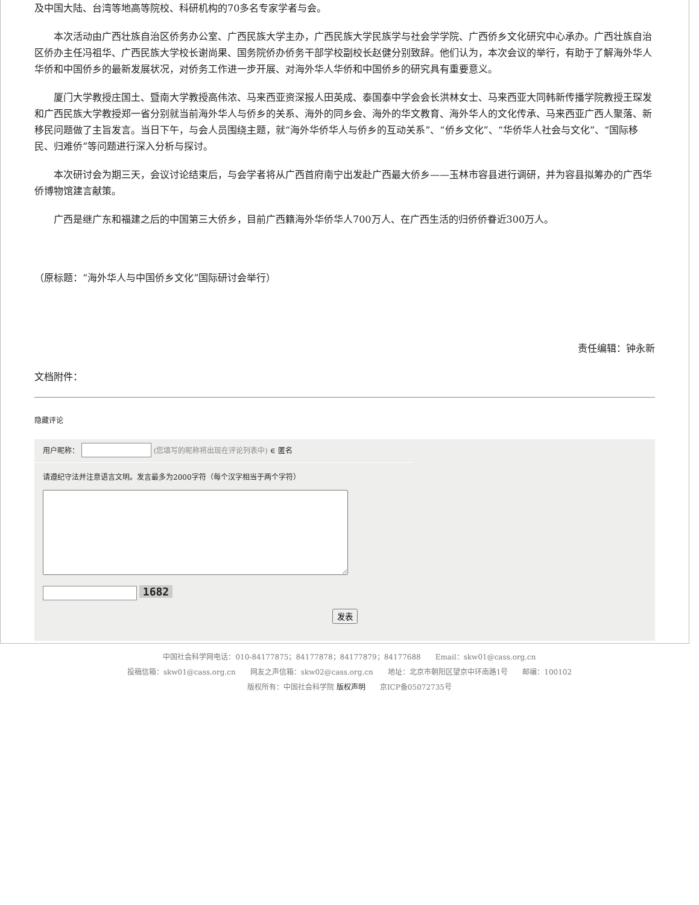及中国大陆、台湾等地高等院校、科研机构的70多名专家学者与会。
本次活动由广西壮族自治区侨务办公室、广西民族大学主办，广西民族大学民族学与社会学学院、广西侨乡文化研究中心承办。广西壮族自治区侨办主任冯祖华、广西民族大学校长谢尚果、国务院侨办侨务干部学校副校长赵健分别致辞。他们认为，本次会议的举行，有助于了解海外华人华侨和中国侨乡的最新发展状况，对侨务工作进一步开展、对海外华人华侨和中国侨乡的研究具有重要意义。
厦门大学教授庄国土、暨南大学教授高伟浓、马来西亚资深报人田英成、泰国泰中学会会长洪林女士、马来西亚大同韩新传播学院教授王琛发和广西民族大学教授郑一省分别就当前海外华人与侨乡的关系、海外的同乡会、海外的华文教育、海外华人的文化传承、马来西亚广西人聚落、新移民问题做了主旨发言。当日下午，与会人员围绕主题，就“海外华侨华人与侨乡的互动关系”、“侨乡文化”、“华侨华人社会与文化”、“国际移民、归难侨”等问题进行深入分析与探讨。
本次研讨会为期三天，会议讨论结束后，与会学者将从广西首府南宁出发赴广西最大侨乡——玉林市容县进行调研，并为容县拟筹办的广西华侨博物馆建言献策。
广西是继广东和福建之后的中国第三大侨乡，目前广西籍海外华侨华人700万人、在广西生活的归侨侨眷近300万人。
（原标题：“海外华人与中国侨乡文化”国际研讨会举行）
责任编辑：钟永新
文档附件：
隐藏评论
用户昵称： (您填写的昵称将出现在评论列表中) ∈ 匿名
请遵纪守法并注意语言文明。发言最多为2000字符（每个汉字相当于两个字符）
1682
发表
中国社会科学网电话：010-84177875；84177878；84177879；84177688　　Email：skw01@cass.org.cn
投稿信箱：skw01@cass.org.cn　　网友之声信箱：skw02@cass.org.cn　　地址：北京市朝阳区望京中环南路1号　　邮编：100102
版权所有：中国社会科学院 版权声明　　京ICP备05072735号